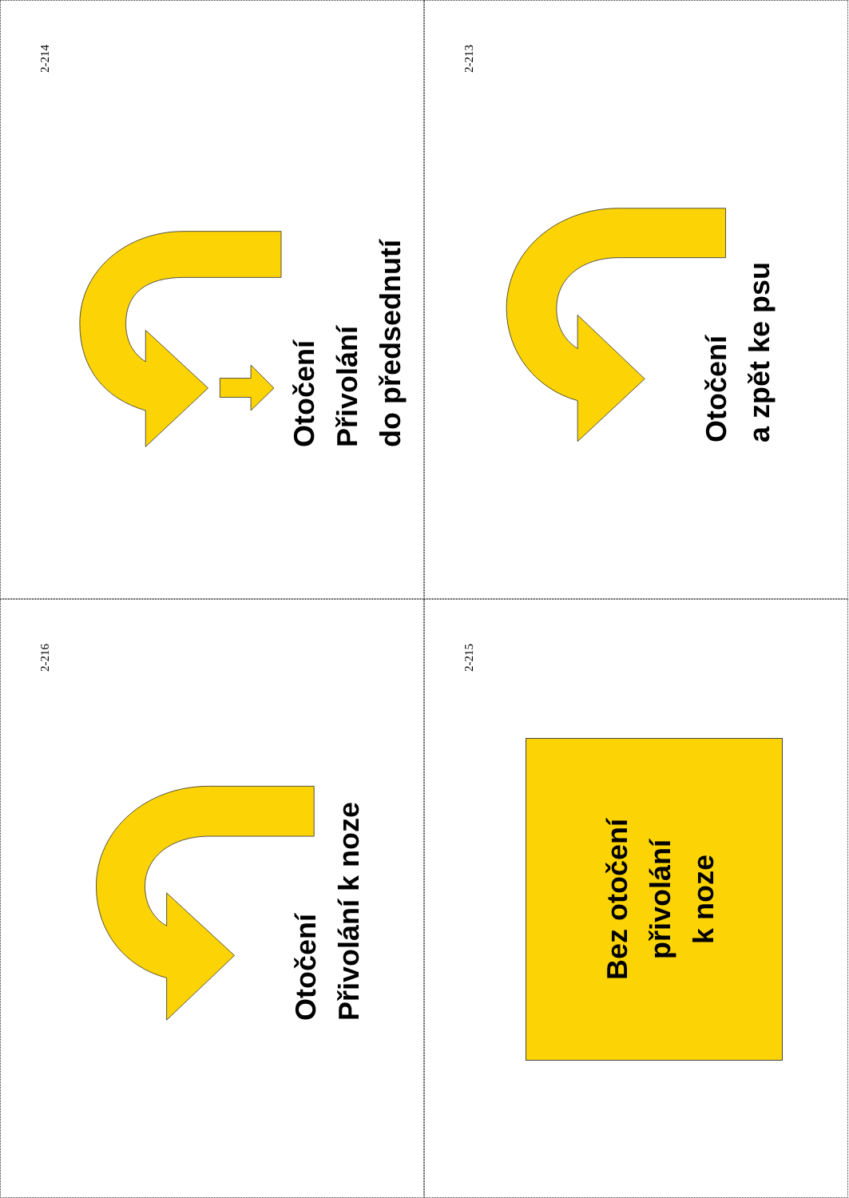2-214
Otočení
Přivolání
do předsednutí
2-213
Otočení
a zpět ke psu
2-216
Otočení
Přivolání k noze
2-215
Bez otočení
přivolání
k noze